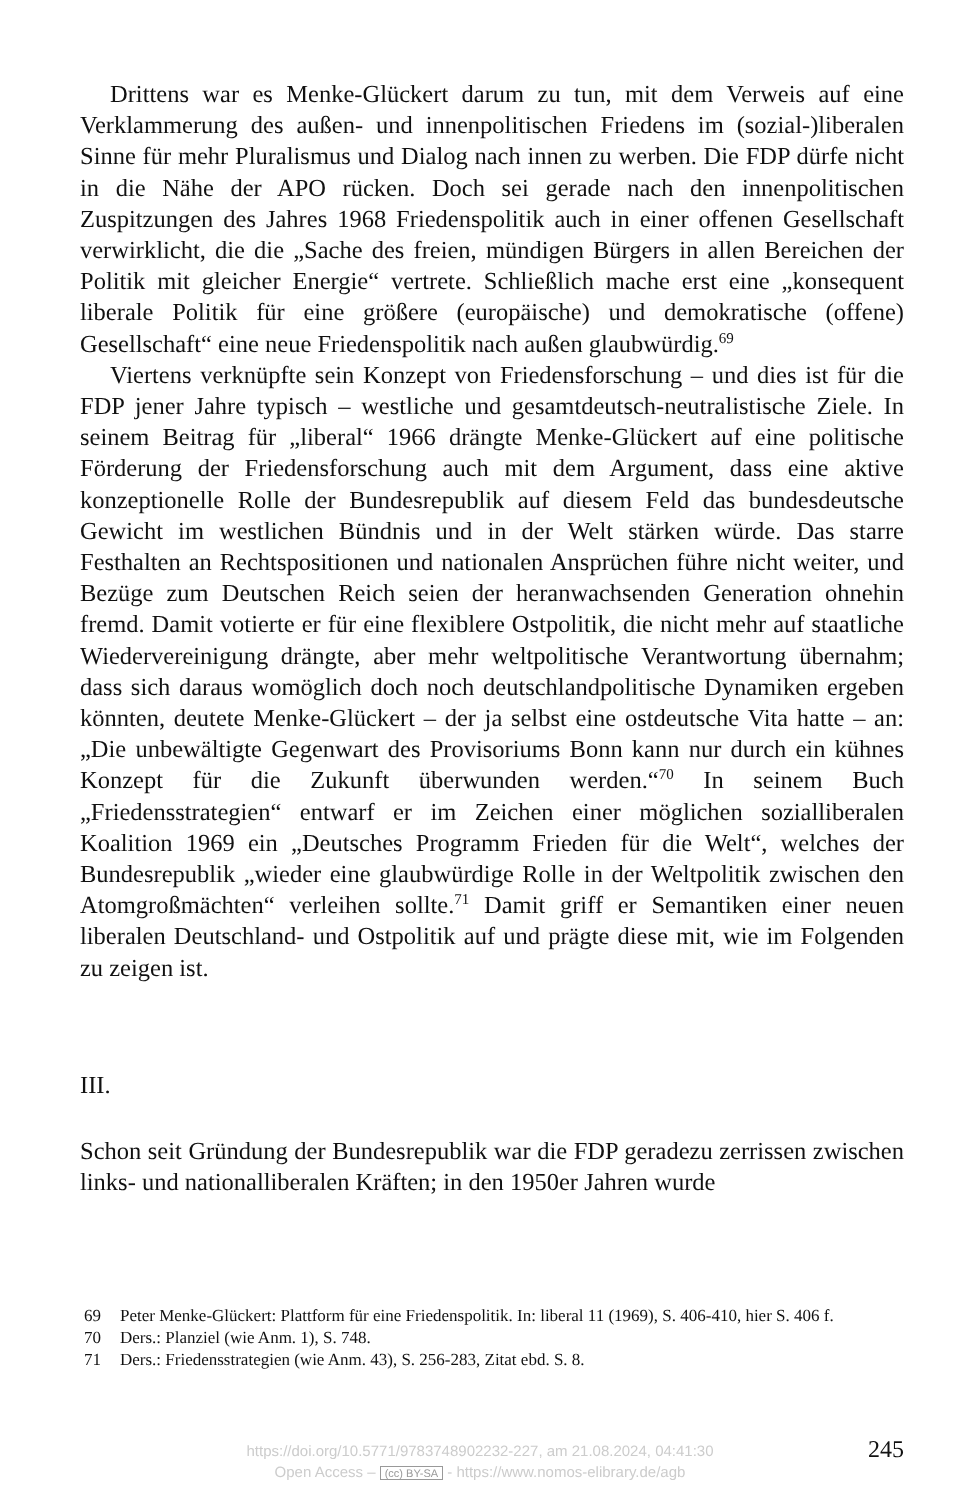Drittens war es Menke-Glückert darum zu tun, mit dem Verweis auf eine Verklammerung des außen- und innenpolitischen Friedens im (sozial-)liberalen Sinne für mehr Pluralismus und Dialog nach innen zu werben. Die FDP dürfe nicht in die Nähe der APO rücken. Doch sei gerade nach den innenpolitischen Zuspitzungen des Jahres 1968 Friedenspolitik auch in einer offenen Gesellschaft verwirklicht, die die „Sache des freien, mündigen Bürgers in allen Bereichen der Politik mit gleicher Energie“ vertrete. Schließlich mache erst eine „konsequent liberale Politik für eine größere (europäische) und demokratische (offene) Gesellschaft“ eine neue Friedenspolitik nach außen glaubwürdig.<sup>69</sup>
Viertens verknüpfte sein Konzept von Friedensforschung – und dies ist für die FDP jener Jahre typisch – westliche und gesamtdeutsch-neutralistische Ziele. In seinem Beitrag für „liberal“ 1966 drängte Menke-Glückert auf eine politische Förderung der Friedensforschung auch mit dem Argument, dass eine aktive konzeptionelle Rolle der Bundesrepublik auf diesem Feld das bundesdeutsche Gewicht im westlichen Bündnis und in der Welt stärken würde. Das starre Festhalten an Rechtspositionen und nationalen Ansprüchen führe nicht weiter, und Bezüge zum Deutschen Reich seien der heranwachsenden Generation ohnehin fremd. Damit votierte er für eine flexiblere Ostpolitik, die nicht mehr auf staatliche Wiedervereinigung drängte, aber mehr weltpolitische Verantwortung übernahm; dass sich daraus womöglich doch noch deutschlandpolitische Dynamiken ergeben könnten, deutete Menke-Glückert – der ja selbst eine ostdeutsche Vita hatte – an: „Die unbewältigte Gegenwart des Provisoriums Bonn kann nur durch ein kühnes Konzept für die Zukunft überwunden werden.“<sup>70</sup> In seinem Buch „Friedensstrategien“ entwarf er im Zeichen einer möglichen sozialliberalen Koalition 1969 ein „Deutsches Programm Frieden für die Welt“, welches der Bundesrepublik „wieder eine glaubwürdige Rolle in der Weltpolitik zwischen den Atomgroßmächten“ verleihen sollte.<sup>71</sup> Damit griff er Semantiken einer neuen liberalen Deutschland- und Ostpolitik auf und prägte diese mit, wie im Folgenden zu zeigen ist.
III.
Schon seit Gründung der Bundesrepublik war die FDP geradezu zerrissen zwischen links- und nationalliberalen Kräften; in den 1950er Jahren wurde
69 Peter Menke-Glückert: Plattform für eine Friedenspolitik. In: liberal 11 (1969), S. 406-410, hier S. 406 f.
70 Ders.: Planziel (wie Anm. 1), S. 748.
71 Ders.: Friedensstrategien (wie Anm. 43), S. 256-283, Zitat ebd. S. 8.
https://doi.org/10.5771/9783748902232-227, am 21.08.2024, 04:41:30
Open Access – (cc) BY-SA - https://www.nomos-elibrary.de/agb
245